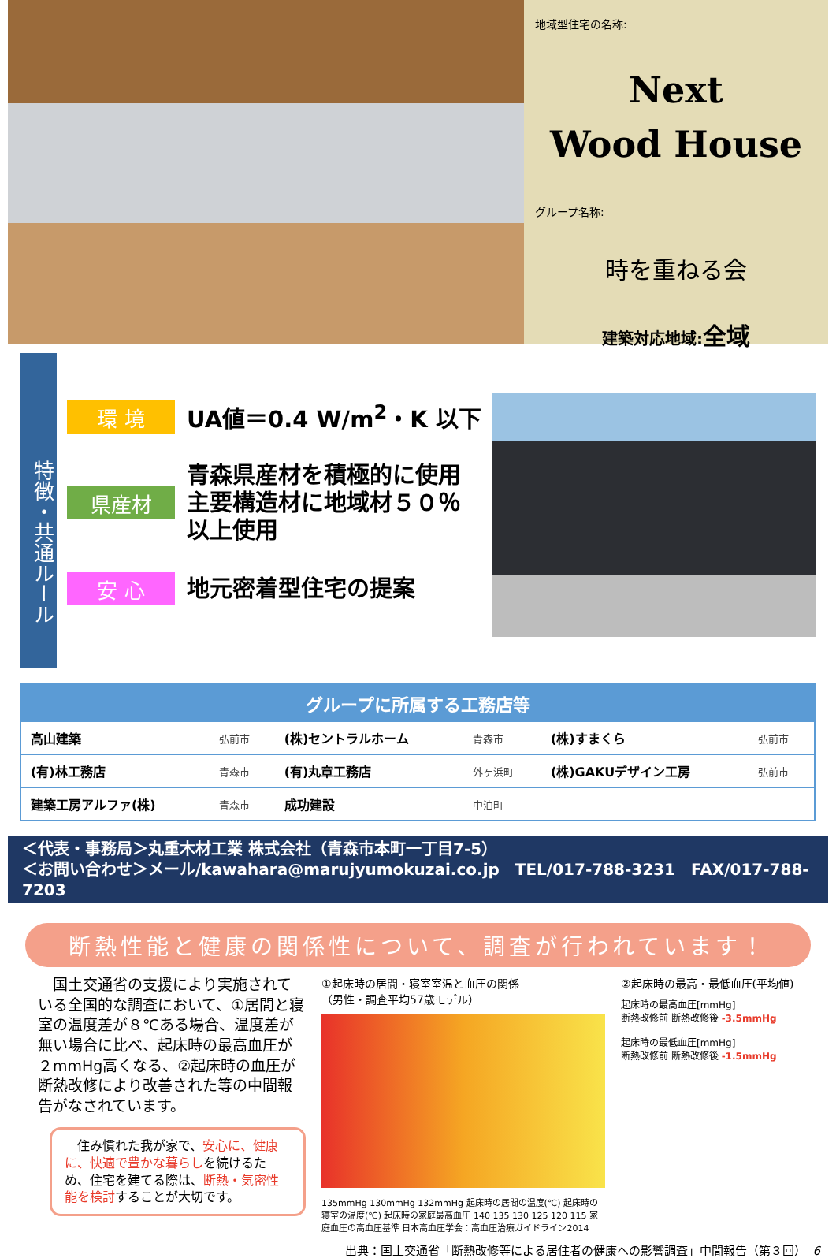地域型住宅の名称:
Next
Wood House
グループ名称:
時を重ねる会
建築対応地域:全域
特徴・共通ルール
環 境
UA値＝0.4 W/m<sup>2</sup>・K 以下
県産材
青森県産材を積極的に使用
主要構造材に地域材５０％
以上使用
安 心
地元密着型住宅の提案
| グループに所属する工務店等 | | | | | |
| --- | --- | --- | --- | --- | --- |
| 高山建築 | 弘前市 | (株)セントラルホーム | 青森市 | (株)すまくら | 弘前市 |
| (有)林工務店 | 青森市 | (有)丸章工務店 | 外ヶ浜町 | (株)GAKUデザイン工房 | 弘前市 |
| 建築工房アルファ(株) | 青森市 | 成功建設 | 中泊町 | | |
＜代表・事務局＞丸重木材工業 株式会社（青森市本町一丁目7-5）
＜お問い合わせ＞メール/kawahara@marujyumokuzai.co.jp　TEL/017-788-3231　FAX/017-788-7203
断熱性能と健康の関係性について、調査が行われています！
　国土交通省の支援により実施されている全国的な調査において、①居間と寝室の温度差が８℃ある場合、温度差が無い場合に比べ、起床時の最高血圧が２mmHg高くなる、②起床時の血圧が断熱改修により改善された等の中間報告がなされています。
　住み慣れた我が家で、安心に、健康に、快適で豊かな暮らしを続けるため、住宅を建てる際は、断熱・気密性能を検討することが大切です。
①起床時の居間・寝室室温と血圧の関係
（男性・調査平均57歳モデル）
135mmHg 130mmHg 132mmHg 起床時の居間の温度(℃) 起床時の寝室の温度(℃) 起床時の家庭最高血圧 140 135 130 125 120 115 家庭血圧の高血圧基準 日本高血圧学会：高血圧治療ガイドライン2014
②起床時の最高・最低血圧(平均値)
起床時の最高血圧[mmHg]
断熱改修前 断熱改修後 -3.5mmHg
起床時の最低血圧[mmHg]
断熱改修前 断熱改修後 -1.5mmHg
出典：国土交通省「断熱改修等による居住者の健康への影響調査」中間報告（第３回）　6